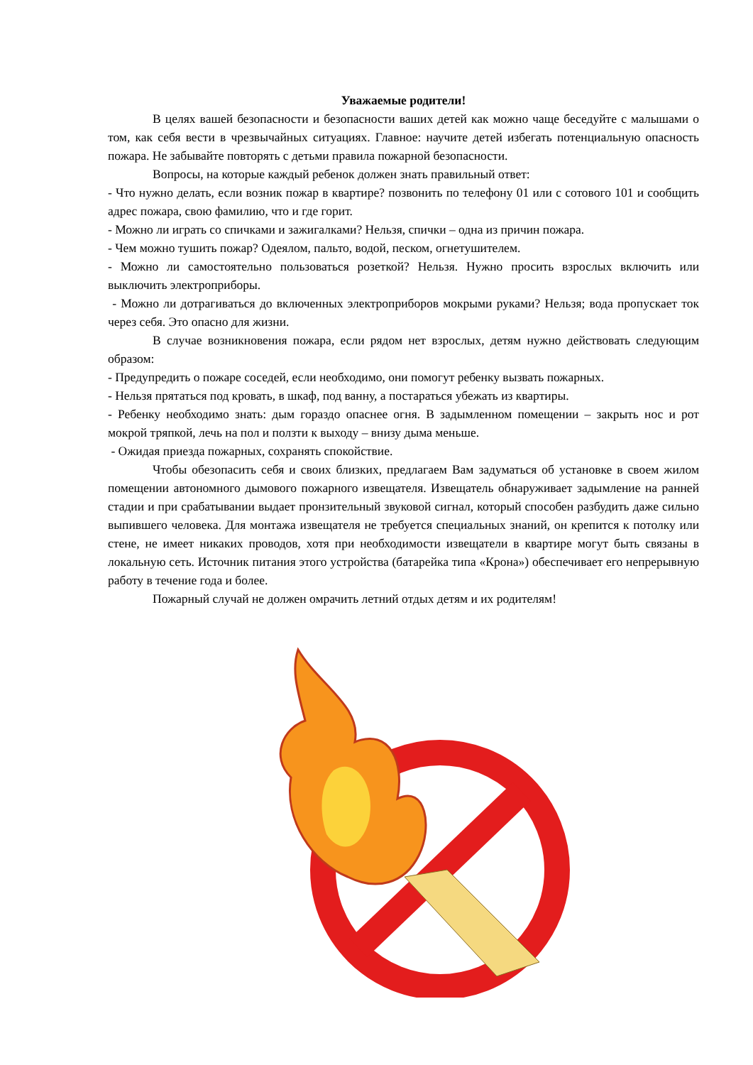Уважаемые родители!
В целях вашей безопасности и безопасности ваших детей как можно чаще беседуйте с малышами о том, как себя вести в чрезвычайных ситуациях. Главное: научите детей избегать потенциальную опасность пожара. Не забывайте повторять с детьми правила пожарной безопасности.
Вопросы, на которые каждый ребенок должен знать правильный ответ:
- Что нужно делать, если возник пожар в квартире? позвонить по телефону 01 или с сотового 101 и сообщить адрес пожара, свою фамилию, что и где горит.
- Можно ли играть со спичками и зажигалками? Нельзя, спички – одна из причин пожара.
- Чем можно тушить пожар? Одеялом, пальто, водой, песком, огнетушителем.
- Можно ли самостоятельно пользоваться розеткой? Нельзя. Нужно просить взрослых включить или выключить электроприборы.
- Можно ли дотрагиваться до включенных электроприборов мокрыми руками? Нельзя; вода пропускает ток через себя. Это опасно для жизни.
В случае возникновения пожара, если рядом нет взрослых, детям нужно действовать следующим образом:
- Предупредить о пожаре соседей, если необходимо, они помогут ребенку вызвать пожарных.
- Нельзя прятаться под кровать, в шкаф, под ванну, а постараться убежать из квартиры.
- Ребенку необходимо знать: дым гораздо опаснее огня. В задымленном помещении – закрыть нос и рот мокрой тряпкой, лечь на пол и ползти к выходу – внизу дыма меньше.
- Ожидая приезда пожарных, сохранять спокойствие.
Чтобы обезопасить себя и своих близких, предлагаем Вам задуматься об установке в своем жилом помещении автономного дымового пожарного извещателя. Извещатель обнаруживает задымление на ранней стадии и при срабатывании выдает пронзительный звуковой сигнал, который способен разбудить даже сильно выпившего человека. Для монтажа извещателя не требуется специальных знаний, он крепится к потолку или стене, не имеет никаких проводов, хотя при необходимости извещатели в квартире могут быть связаны в локальную сеть. Источник питания этого устройства (батарейка типа «Крона») обеспечивает его непрерывную работу в течение года и более.
Пожарный случай не должен омрачить летний отдых детям и их родителям!